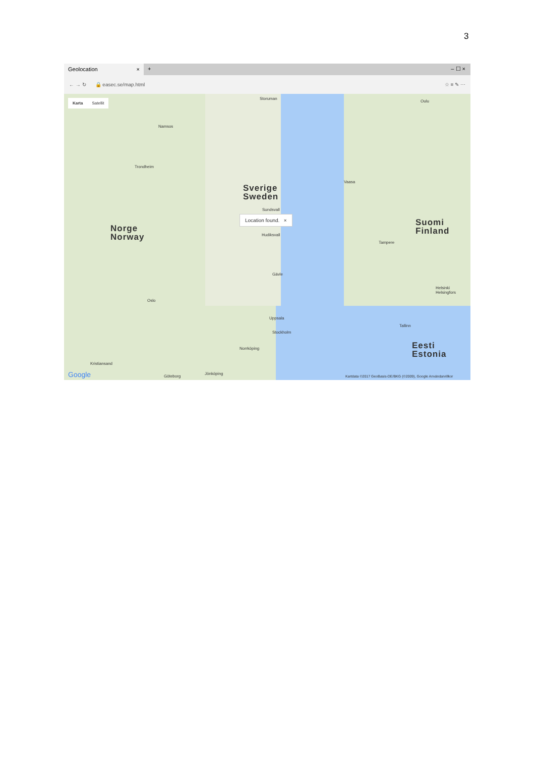3
Geolocation × + – ☐ ×
← → ↻ 🔒 easec.se/map.html ☆ ≡ ✎ ⋯
Karta Satellit Storuman
Oulu
Namsos
Trondheim
Sverige
Sweden
Vaasa
Sundsvall
Location found. ×
Norge
Norway
Suomi
Finland
Hudiksvall
Tampere
Gävle
Oslo
Helsinki Helsingfors
Uppsala
Stockholm
Tallinn
Eesti
Estonia
Norrköping
Kristiansand
Göteborg
Jönköping
Google
Kartdata ©2017 GeoBasis-DE/BKG (©2009), Google Användarvillkor